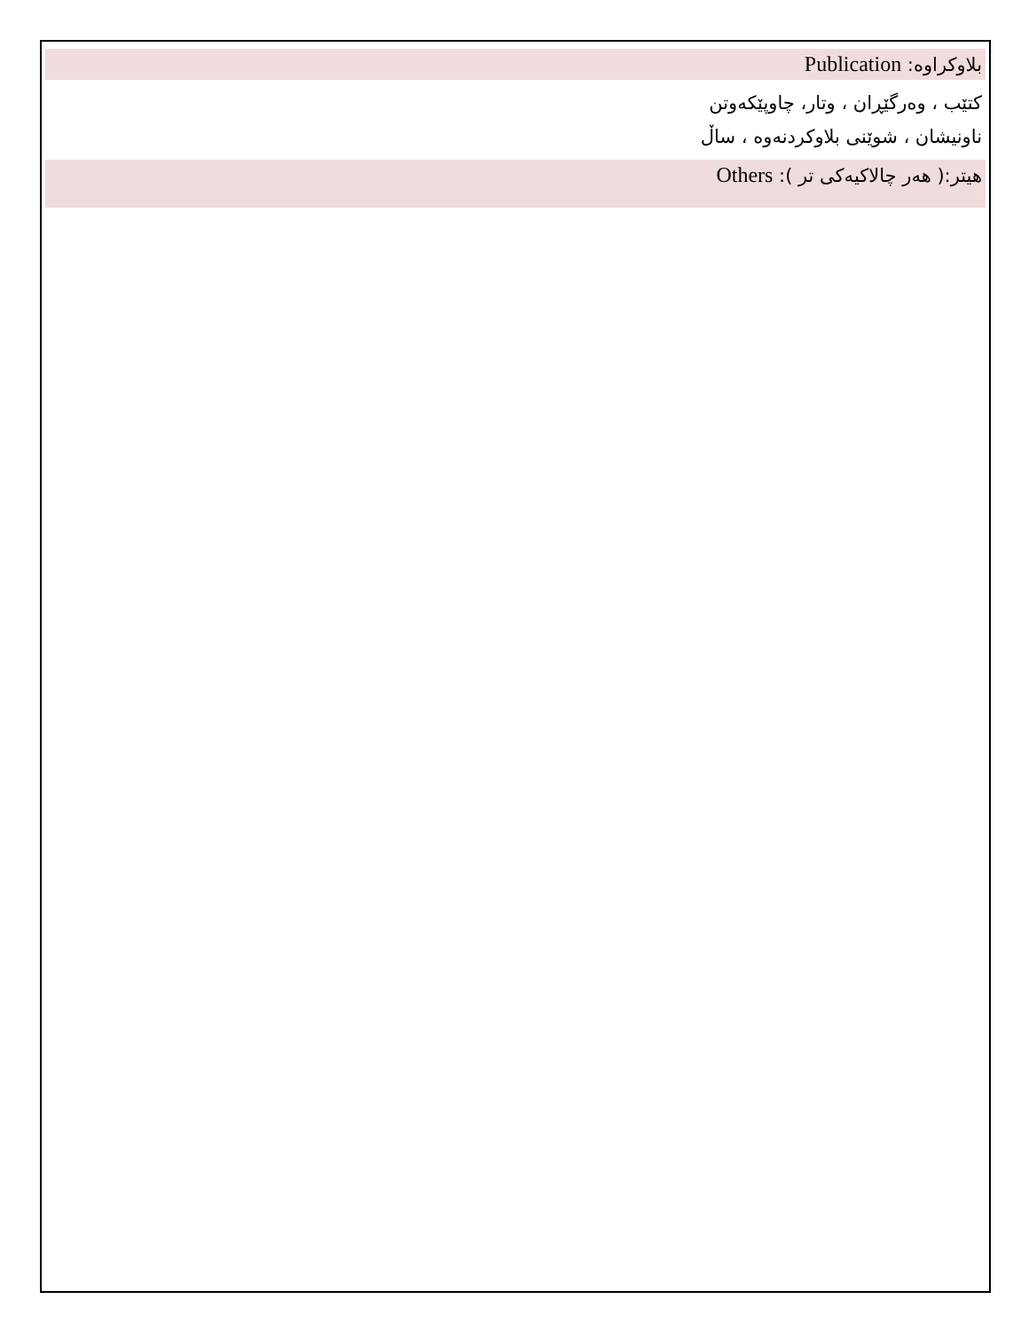بلاوکراوە: Publication
کتێب ، وەرگێڕان ، وتار، چاوپێکەوتن
ناونیشان ، شوێنی بلاوکردنەوە ، ساڵ
هیتر:( هەر چالاکیەکی تر ): Others